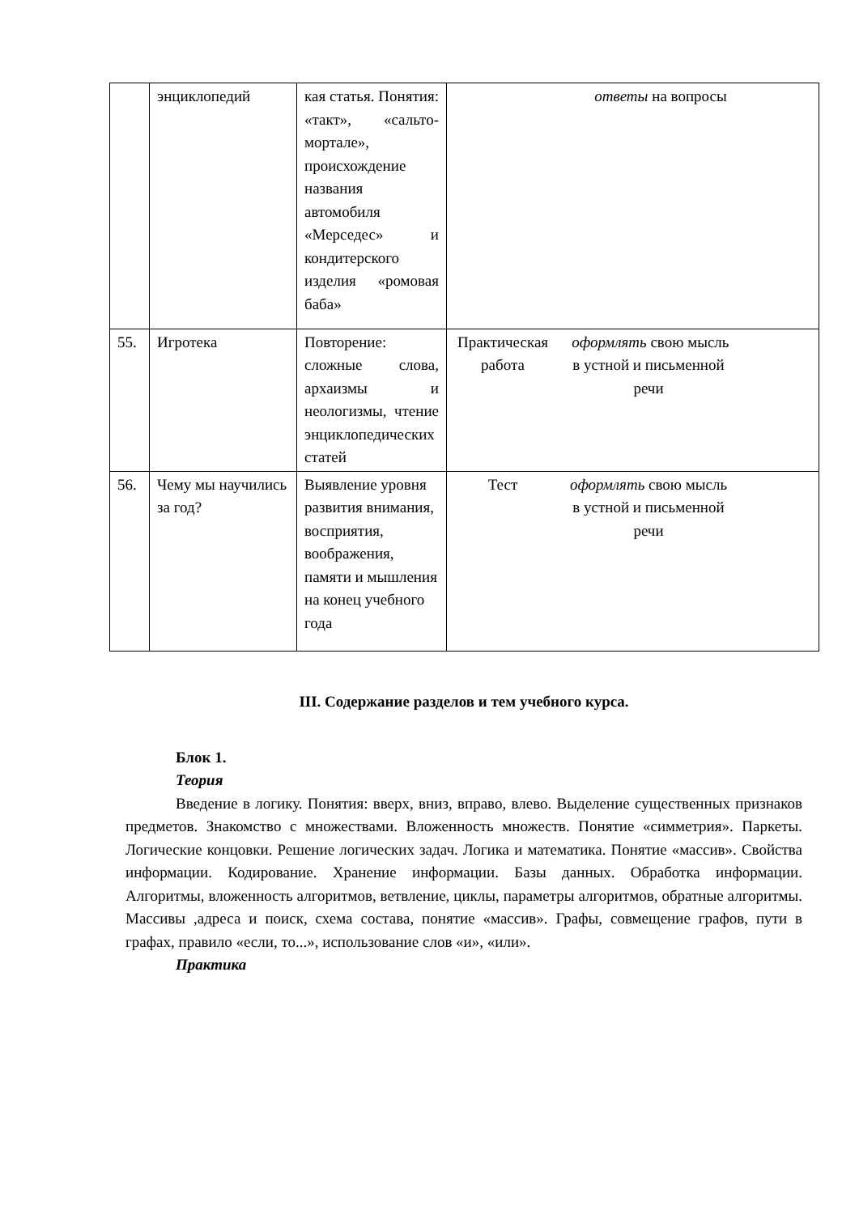| | энциклопедий | кая статья. Понятия: «такт», «сальто-мортале», происхождение названия автомобиля «Мерседес» и кондитерского изделия «ромовая баба» | ответы на вопросы |
| 55. | Игротека | Повторение: сложные слова, архаизмы и неологизмы, чтение энциклопедических статей | Практическая работа оформлять свою мысль в устной и письменной речи |
| 56. | Чему мы научились за год? | Выявление уровня развития внимания, восприятия, воображения, памяти и мышления на конец учебного года | Тест оформлять свою мысль в устной и письменной речи |
III. Содержание разделов и тем учебного курса.
Блок 1.
Теория
Введение в логику. Понятия: вверх, вниз, вправо, влево. Выделение существенных признаков предметов. Знакомство с множествами. Вложенность множеств. Понятие «симметрия». Паркеты. Логические концовки. Решение логических задач. Логика и математика. Понятие «массив». Свойства информации. Кодирование. Хранение информации. Базы данных. Обработка информации. Алгоритмы, вложенность алгоритмов, ветвление, циклы, параметры алгоритмов, обратные алгоритмы. Массивы ,адреса и поиск, схема состава, понятие «массив». Графы, совмещение графов, пути в графах, правило «если, то...», использование слов «и», «или».
Практика